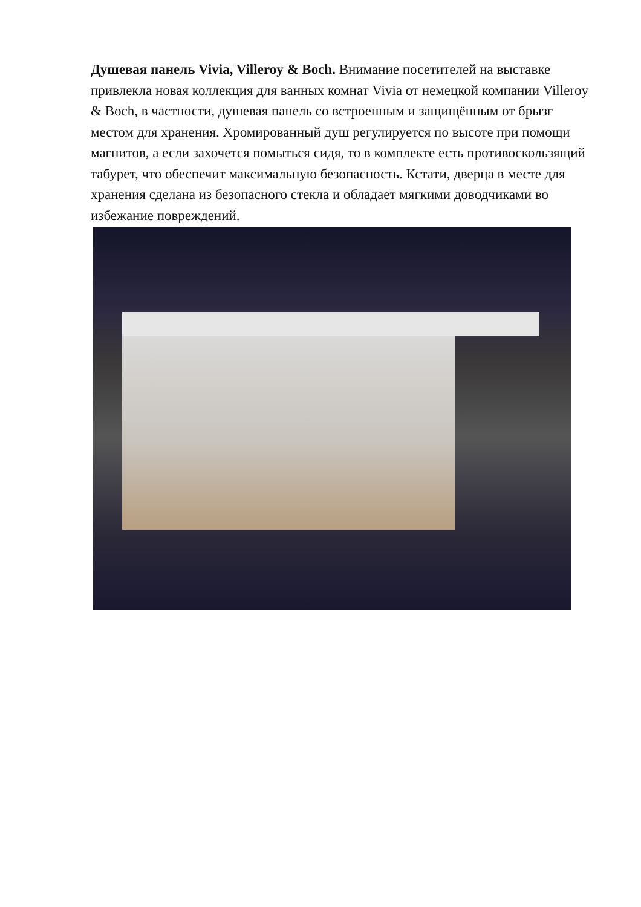Душевая панель Vivia, Villeroy & Boch. Внимание посетителей на выставке привлекла новая коллекция для ванных комнат Vivia от немецкой компании Villeroy & Boch, в частности, душевая панель со встроенным и защищённым от брызг местом для хранения. Хромированный душ регулируется по высоте при помощи магнитов, а если захочется помыться сидя, то в комплекте есть противоскользящий табурет, что обеспечит максимальную безопасность. Кстати, дверца в месте для хранения сделана из безопасного стекла и обладает мягкими доводчиками во избежание повреждений.